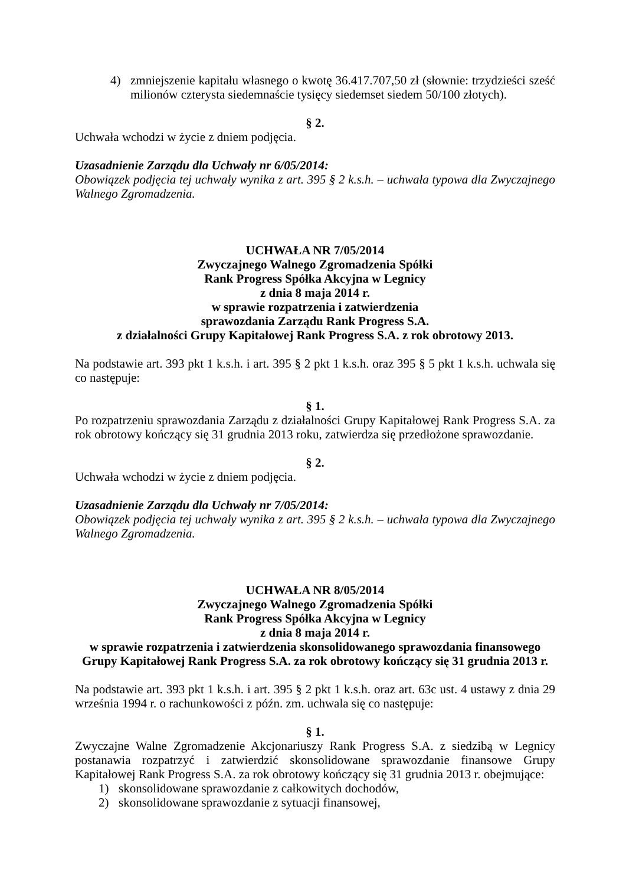4) zmniejszenie kapitału własnego o kwotę 36.417.707,50 zł (słownie: trzydzieści sześć milionów czterysta siedemnaście tysięcy siedemset siedem 50/100 złotych).
§ 2.
Uchwała wchodzi w życie z dniem podjęcia.
Uzasadnienie Zarządu dla Uchwały nr 6/05/2014:
Obowiązek podjęcia tej uchwały wynika z art. 395 § 2 k.s.h. – uchwała typowa dla Zwyczajnego Walnego Zgromadzenia.
UCHWAŁA NR 7/05/2014
Zwyczajnego Walnego Zgromadzenia Spółki
Rank Progress Spółka Akcyjna w Legnicy
z dnia 8 maja 2014 r.
w sprawie rozpatrzenia i zatwierdzenia
sprawozdania Zarządu Rank Progress S.A.
z działalności Grupy Kapitałowej Rank Progress S.A. z rok obrotowy 2013.
Na podstawie art. 393 pkt 1 k.s.h. i art. 395 § 2 pkt 1 k.s.h. oraz 395 § 5 pkt 1 k.s.h. uchwala się co następuje:
§ 1.
Po rozpatrzeniu sprawozdania Zarządu z działalności Grupy Kapitałowej Rank Progress S.A. za rok obrotowy kończący się 31 grudnia 2013 roku, zatwierdza się przedłożone sprawozdanie.
§ 2.
Uchwała wchodzi w życie z dniem podjęcia.
Uzasadnienie Zarządu dla Uchwały nr 7/05/2014:
Obowiązek podjęcia tej uchwały wynika z art. 395 § 2 k.s.h. – uchwała typowa dla Zwyczajnego Walnego Zgromadzenia.
UCHWAŁA NR 8/05/2014
Zwyczajnego Walnego Zgromadzenia Spółki
Rank Progress Spółka Akcyjna w Legnicy
z dnia 8 maja 2014 r.
w sprawie rozpatrzenia i zatwierdzenia skonsolidowanego sprawozdania finansowego
Grupy Kapitałowej Rank Progress S.A. za rok obrotowy kończący się 31 grudnia 2013 r.
Na podstawie art. 393 pkt 1 k.s.h. i art. 395 § 2 pkt 1 k.s.h. oraz art. 63c ust. 4 ustawy z dnia 29 września 1994 r. o rachunkowości z późn. zm. uchwala się co następuje:
§ 1.
Zwyczajne Walne Zgromadzenie Akcjonariuszy Rank Progress S.A. z siedzibą w Legnicy postanawia rozpatrzyć i zatwierdzić skonsolidowane sprawozdanie finansowe Grupy Kapitałowej Rank Progress S.A. za rok obrotowy kończący się 31 grudnia 2013 r. obejmujące:
1) skonsolidowane sprawozdanie z całkowitych dochodów,
2) skonsolidowane sprawozdanie z sytuacji finansowej,